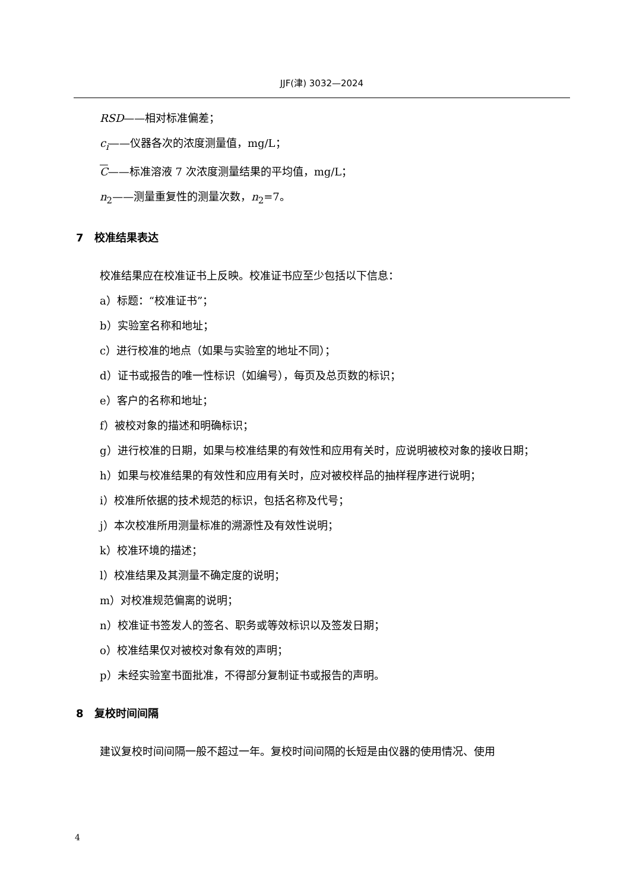JJF(津) 3032—2024
RSD——相对标准偏差；
c<sub>i</sub>——仪器各次的浓度测量值，mg/L；
C——标准溶液 7 次浓度测量结果的平均值，mg/L；
n<sub>2</sub>——测量重复性的测量次数，n<sub>2</sub>=7。
7 校准结果表达
校准结果应在校准证书上反映。校准证书应至少包括以下信息：
a）标题：“校准证书”；
b）实验室名称和地址；
c）进行校准的地点（如果与实验室的地址不同）；
d）证书或报告的唯一性标识（如编号），每页及总页数的标识；
e）客户的名称和地址；
f）被校对象的描述和明确标识；
g）进行校准的日期，如果与校准结果的有效性和应用有关时，应说明被校对象的接收日期；
h）如果与校准结果的有效性和应用有关时，应对被校样品的抽样程序进行说明；
i）校准所依据的技术规范的标识，包括名称及代号；
j）本次校准所用测量标准的溯源性及有效性说明；
k）校准环境的描述；
l）校准结果及其测量不确定度的说明；
m）对校准规范偏离的说明；
n）校准证书签发人的签名、职务或等效标识以及签发日期；
o）校准结果仅对被校对象有效的声明；
p）未经实验室书面批准，不得部分复制证书或报告的声明。
8 复校时间间隔
建议复校时间间隔一般不超过一年。复校时间间隔的长短是由仪器的使用情况、使用
4